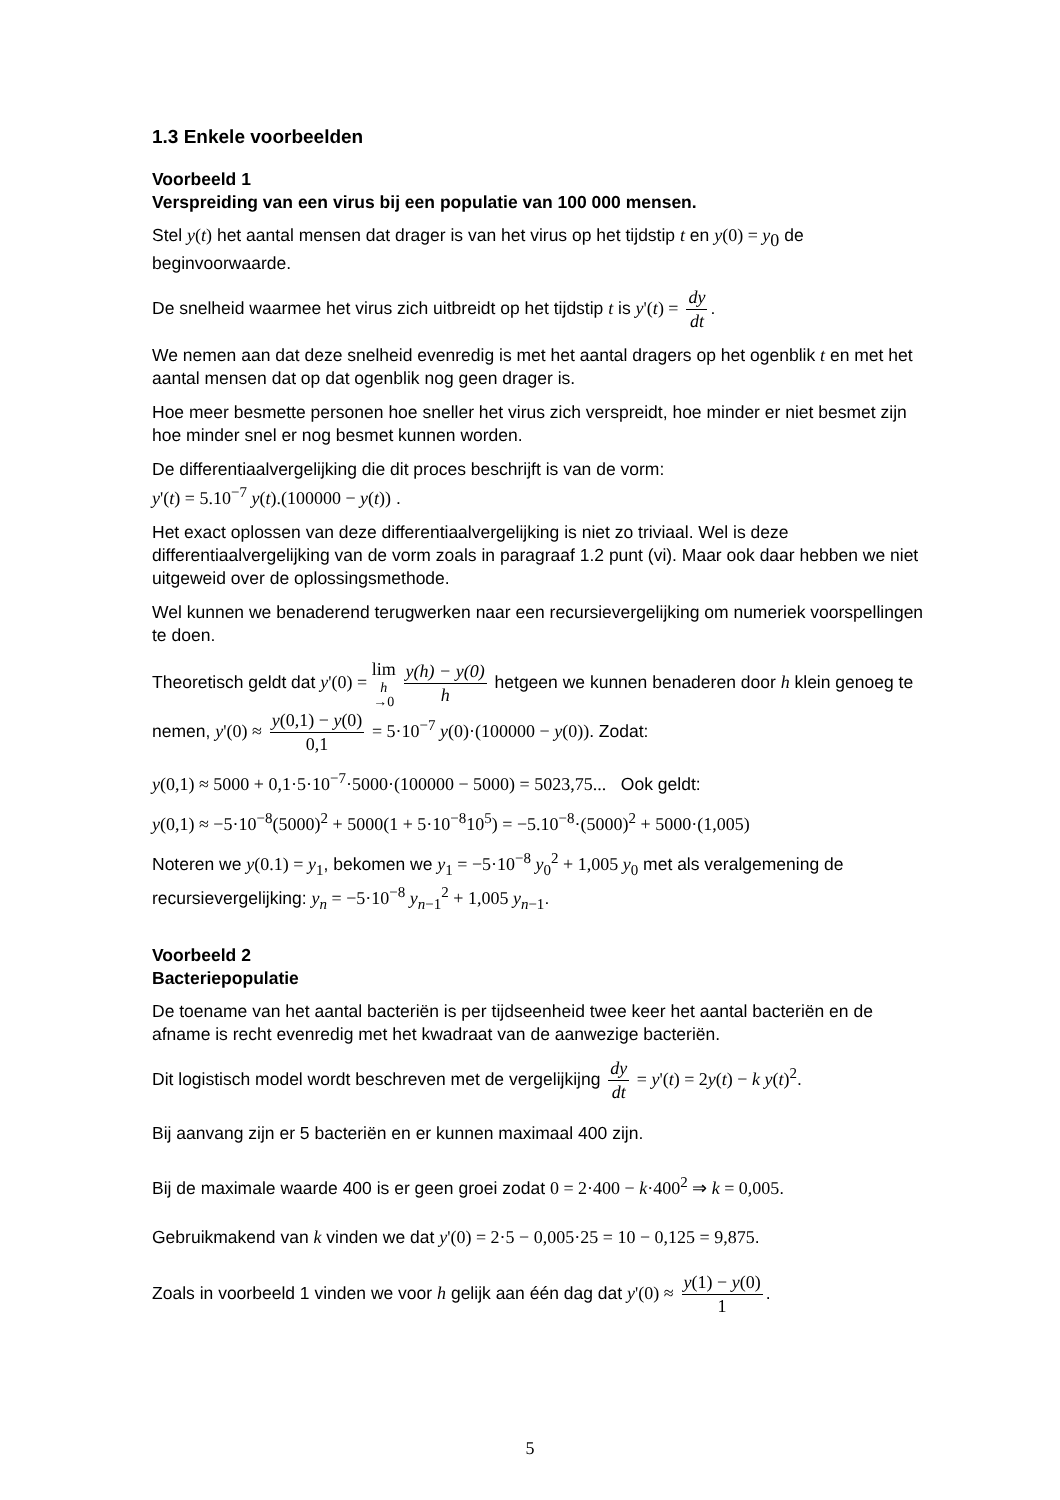1.3 Enkele voorbeelden
Voorbeeld 1
Verspreiding van een virus bij een populatie van 100 000 mensen.
Stel y(t) het aantal mensen dat drager is van het virus op het tijdstip t en y(0) = y<sub>0</sub> de beginvoorwaarde.
De snelheid waarmee het virus zich uitbreidt op het tijdstip t is y'(t) = dy dt.
We nemen aan dat deze snelheid evenredig is met het aantal dragers op het ogenblik t en met het aantal mensen dat op dat ogenblik nog geen drager is.
Hoe meer besmette personen hoe sneller het virus zich verspreidt, hoe minder er niet besmet zijn hoe minder snel er nog besmet kunnen worden.
De differentiaalvergelijking die dit proces beschrijft is van de vorm:
y'(t) = 5.10<sup>−7</sup> y(t).(100000 − y(t)) .
Het exact oplossen van deze differentiaalvergelijking is niet zo triviaal. Wel is deze differentiaalvergelijking van de vorm zoals in paragraaf 1.2 punt (vi). Maar ook daar hebben we niet uitgeweid over de oplossingsmethode.
Wel kunnen we benaderend terugwerken naar een recursievergelijking om numeriek voorspellingen te doen.
Theoretisch geldt dat y'(0) = lim h →0 y(h) − y(0) h hetgeen we kunnen benaderen door h klein genoeg te nemen, y'(0) ≈ y(0,1) − y(0) 0,1 = 5·10<sup>−7</sup> y(0)·(100000 − y(0)). Zodat:
y(0,1) ≈ 5000 + 0,1·5·10<sup>−7</sup>·5000·(100000 − 5000) = 5023,75... Ook geldt:
y(0,1) ≈ −5·10<sup>−8</sup>(5000)<sup>2</sup> + 5000(1 + 5·10<sup>−8</sup>10<sup>5</sup>) = −5.10<sup>−8</sup>·(5000)<sup>2</sup> + 5000·(1,005)
Noteren we y(0.1) = y<sub>1</sub>, bekomen we y<sub>1</sub> = −5·10<sup>−8</sup> y<sub>0</sub><sup>2</sup> + 1,005 y<sub>0</sub> met als veralgemening de recursievergelijking: y<sub>n</sub> = −5·10<sup>−8</sup> y<sub>n−1</sub><sup>2</sup> + 1,005 y<sub>n−1</sub>.
Voorbeeld 2
Bacteriepopulatie
De toename van het aantal bacteriën is per tijdseenheid twee keer het aantal bacteriën en de afname is recht evenredig met het kwadraat van de aanwezige bacteriën.
Dit logistisch model wordt beschreven met de vergelijkijng dy dt = y'(t) = 2y(t) − k y(t)<sup>2</sup>.
Bij aanvang zijn er 5 bacteriën en er kunnen maximaal 400 zijn.
Bij de maximale waarde 400 is er geen groei zodat 0 = 2·400 − k·400<sup>2</sup> ⇒ k = 0,005.
Gebruikmakend van k vinden we dat y'(0) = 2·5 − 0,005·25 = 10 − 0,125 = 9,875.
Zoals in voorbeeld 1 vinden we voor h gelijk aan één dag dat y'(0) ≈ y(1) − y(0) 1.
5